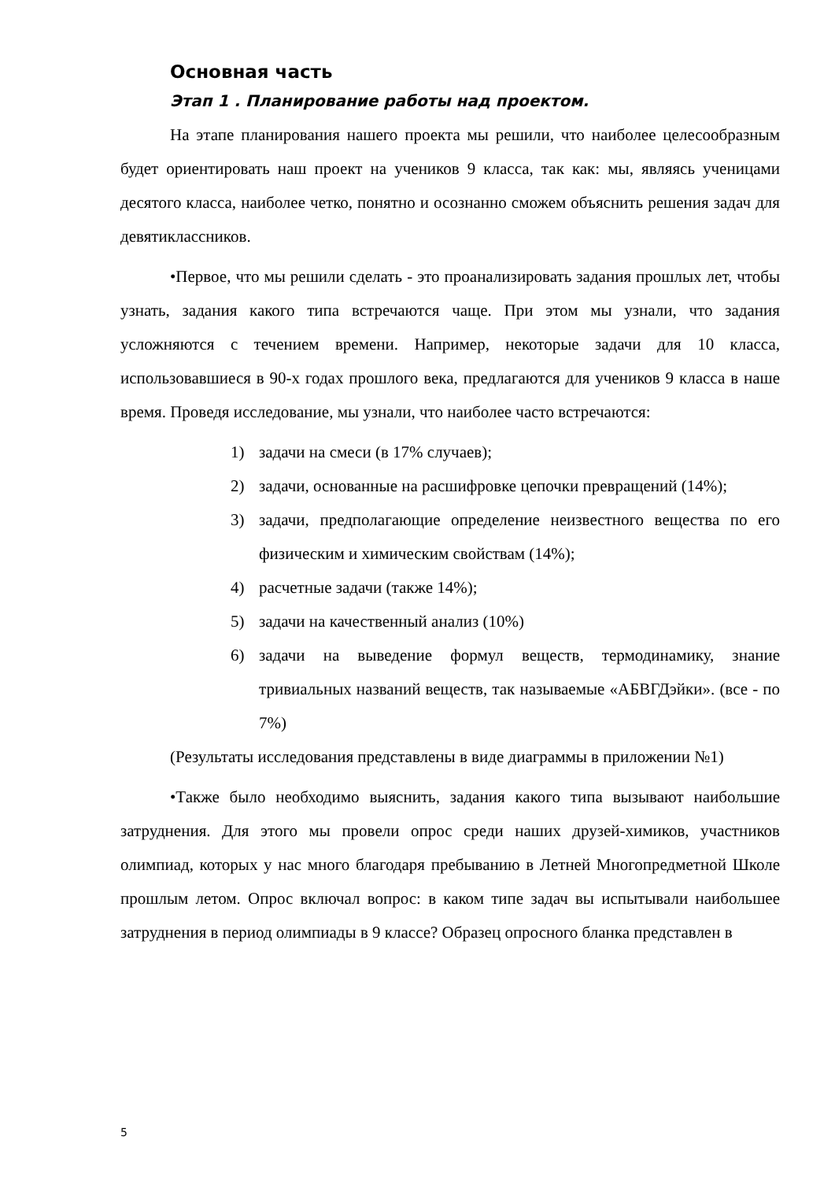Основная часть
Этап 1 . Планирование работы над проектом.
На этапе планирования нашего проекта мы решили, что наиболее целесообразным будет ориентировать наш проект на учеников 9 класса, так как: мы, являясь ученицами десятого класса, наиболее четко, понятно и осознанно сможем объяснить решения задач для девятиклассников.
•Первое, что мы решили сделать - это проанализировать задания прошлых лет, чтобы узнать, задания какого типа встречаются чаще. При этом мы узнали, что задания усложняются с течением времени. Например, некоторые задачи для 10 класса, использовавшиеся в 90-х годах прошлого века, предлагаются для учеников 9 класса в наше время. Проведя исследование, мы узнали, что наиболее часто встречаются:
1) задачи на смеси (в 17% случаев);
2) задачи, основанные на расшифровке цепочки превращений (14%);
3) задачи, предполагающие определение неизвестного вещества по его физическим и химическим свойствам (14%);
4) расчетные задачи (также 14%);
5) задачи на качественный анализ (10%)
6) задачи на выведение формул веществ, термодинамику, знание тривиальных названий веществ, так называемые «АБВГДэйки». (все - по 7%)
(Результаты исследования представлены в виде диаграммы в приложении №1)
•Также было необходимо выяснить, задания какого типа вызывают наибольшие затруднения. Для этого мы провели опрос среди наших друзей-химиков, участников олимпиад, которых у нас много благодаря пребыванию в Летней Многопредметной Школе прошлым летом. Опрос включал вопрос: в каком типе задач вы испытывали наибольшее затруднения в период олимпиады в 9 классе? Образец опросного бланка представлен в
5